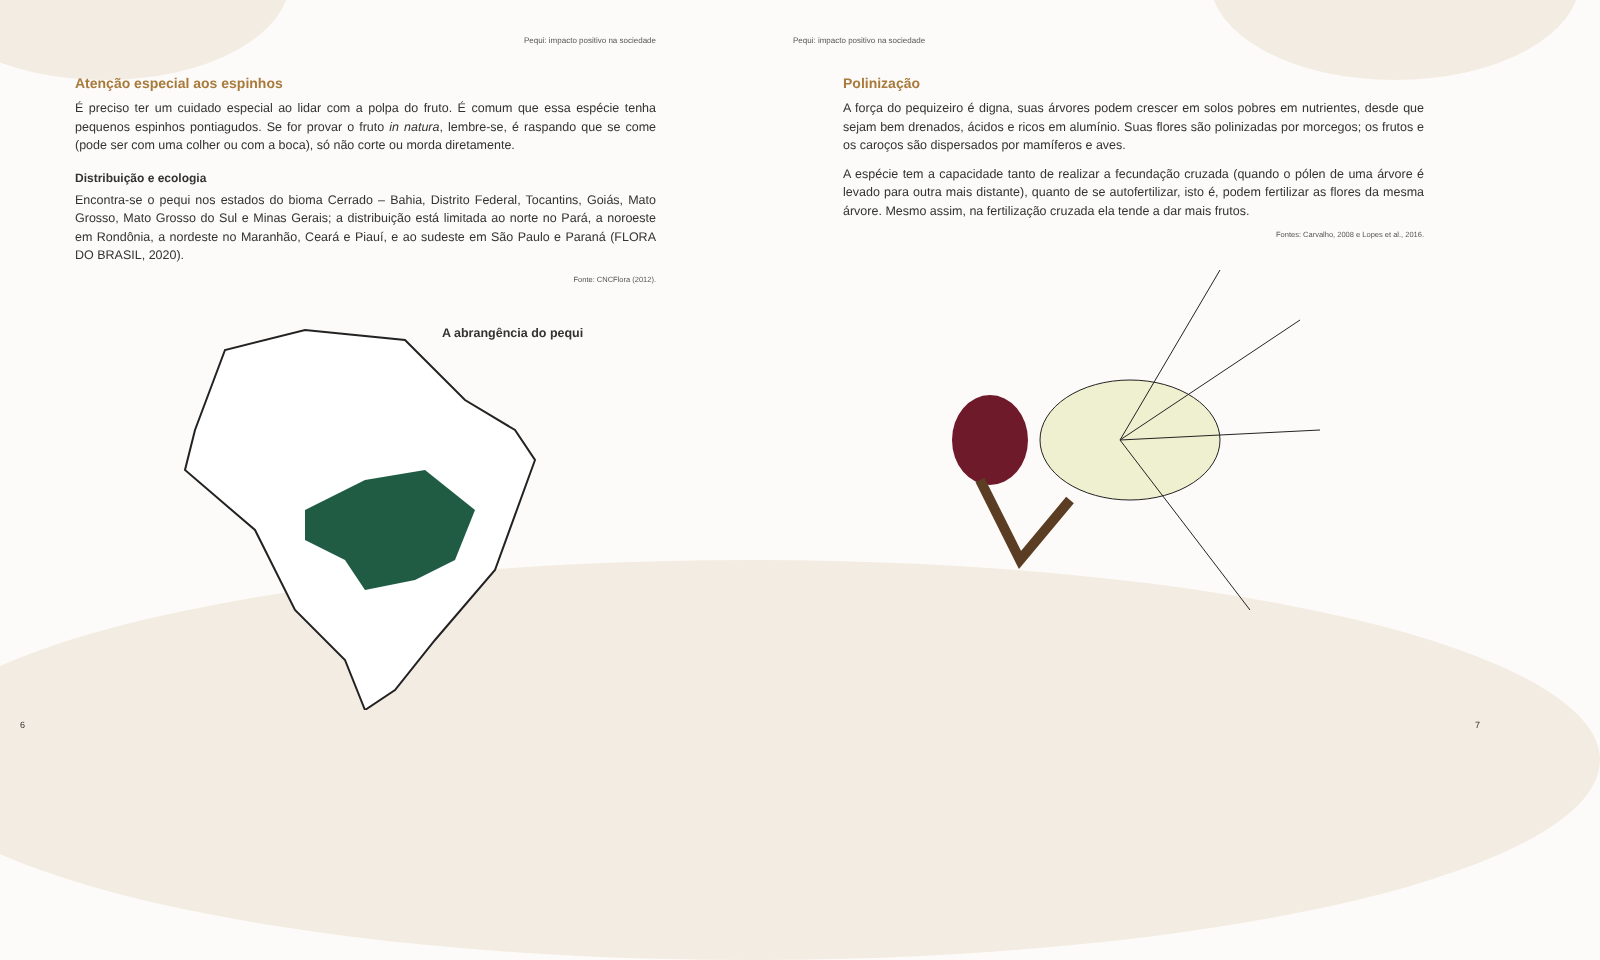Pequi: impacto positivo na sociedade
Atenção especial aos espinhos
É preciso ter um cuidado especial ao lidar com a polpa do fruto. É comum que essa espécie tenha pequenos espinhos pontiagudos. Se for provar o fruto in natura, lembre-se, é raspando que se come (pode ser com uma colher ou com a boca), só não corte ou morda diretamente.
Distribuição e ecologia
Encontra-se o pequi nos estados do bioma Cerrado – Bahia, Distrito Federal, Tocantins, Goiás, Mato Grosso, Mato Grosso do Sul e Minas Gerais; a distribuição está limitada ao norte no Pará, a noroeste em Rondônia, a nordeste no Maranhão, Ceará e Piauí, e ao sudeste em São Paulo e Paraná (FLORA DO BRASIL, 2020).
Fonte: CNCFlora (2012).
A abrangência do pequi
6
Pequi: impacto positivo na sociedade
Polinização
A força do pequizeiro é digna, suas árvores podem crescer em solos pobres em nutrientes, desde que sejam bem drenados, ácidos e ricos em alumínio. Suas flores são polinizadas por morcegos; os frutos e os caroços são dispersados por mamíferos e aves.
A espécie tem a capacidade tanto de realizar a fecundação cruzada (quando o pólen de uma árvore é levado para outra mais distante), quanto de se autofertilizar, isto é, podem fertilizar as flores da mesma árvore. Mesmo assim, na fertilização cruzada ela tende a dar mais frutos.
Fontes: Carvalho, 2008 e Lopes et al., 2016.
7